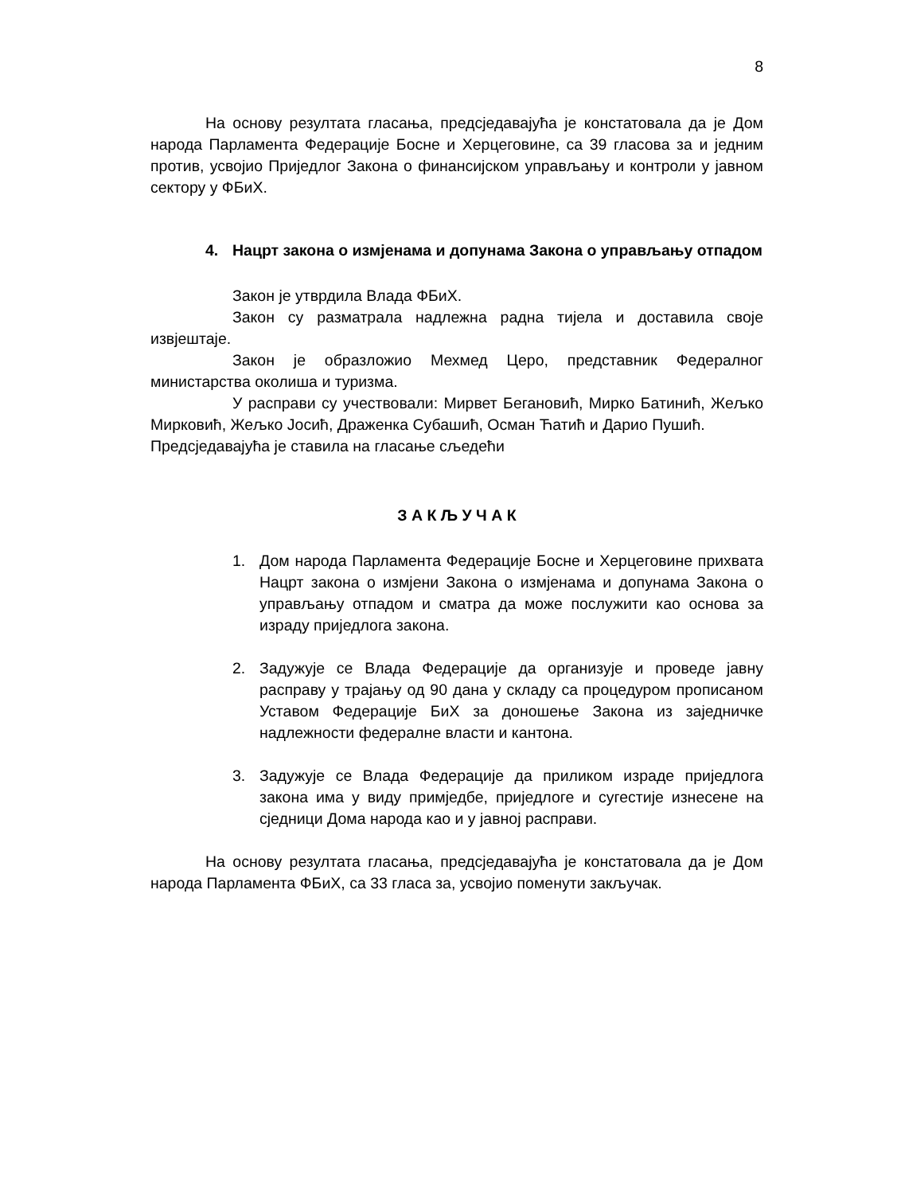8
На основу резултата гласања, предсједавајућа је констатовала да је Дом народа Парламента Федерације Босне и Херцеговине, са 39 гласова за и једним против, усвојио Приједлог Закона о финансијском управљању и контроли у јавном сектору у ФБиХ.
4. Нацрт закона о измјенама и допунама Закона о управљању отпадом
Закон је утврдила Влада ФБиХ.
Закон су разматрала надлежна радна тијела и доставила своје извјештаје.
Закон је образложио Мехмед Церо, представник Федералног министарства околиша и туризма.
У расправи су учествовали: Мирвет Бегановић, Мирко Батинић, Жељко Мирковић, Жељко Јосић, Драженка Субашић, Осман Ћатић и Дарио Пушић.
Предсједавајућа је ставила на гласање сљедећи
З А К Љ У Ч А К
1. Дом народа Парламента Федерације Босне и Херцеговине прихвата Нацрт закона о измјени Закона о измјенама и допунама Закона о управљању отпадом и сматра да може послужити као основа за израду приједлога закона.
2. Задужује се Влада Федерације да организује и проведе јавну расправу у трајању од 90 дана у складу са процедуром прописаном Уставом Федерације БиХ за доношење Закона из заједничке надлежности федералне власти и кантона.
3. Задужује се Влада Федерације да приликом израде приједлога закона има у виду примједбе, приједлоге и сугестије изнесене на сједници Дома народа као и у јавној расправи.
На основу резултата гласања, предсједавајућа је констатовала да је Дом народа Парламента ФБиХ, са 33 гласа за, усвојио поменути закључак.